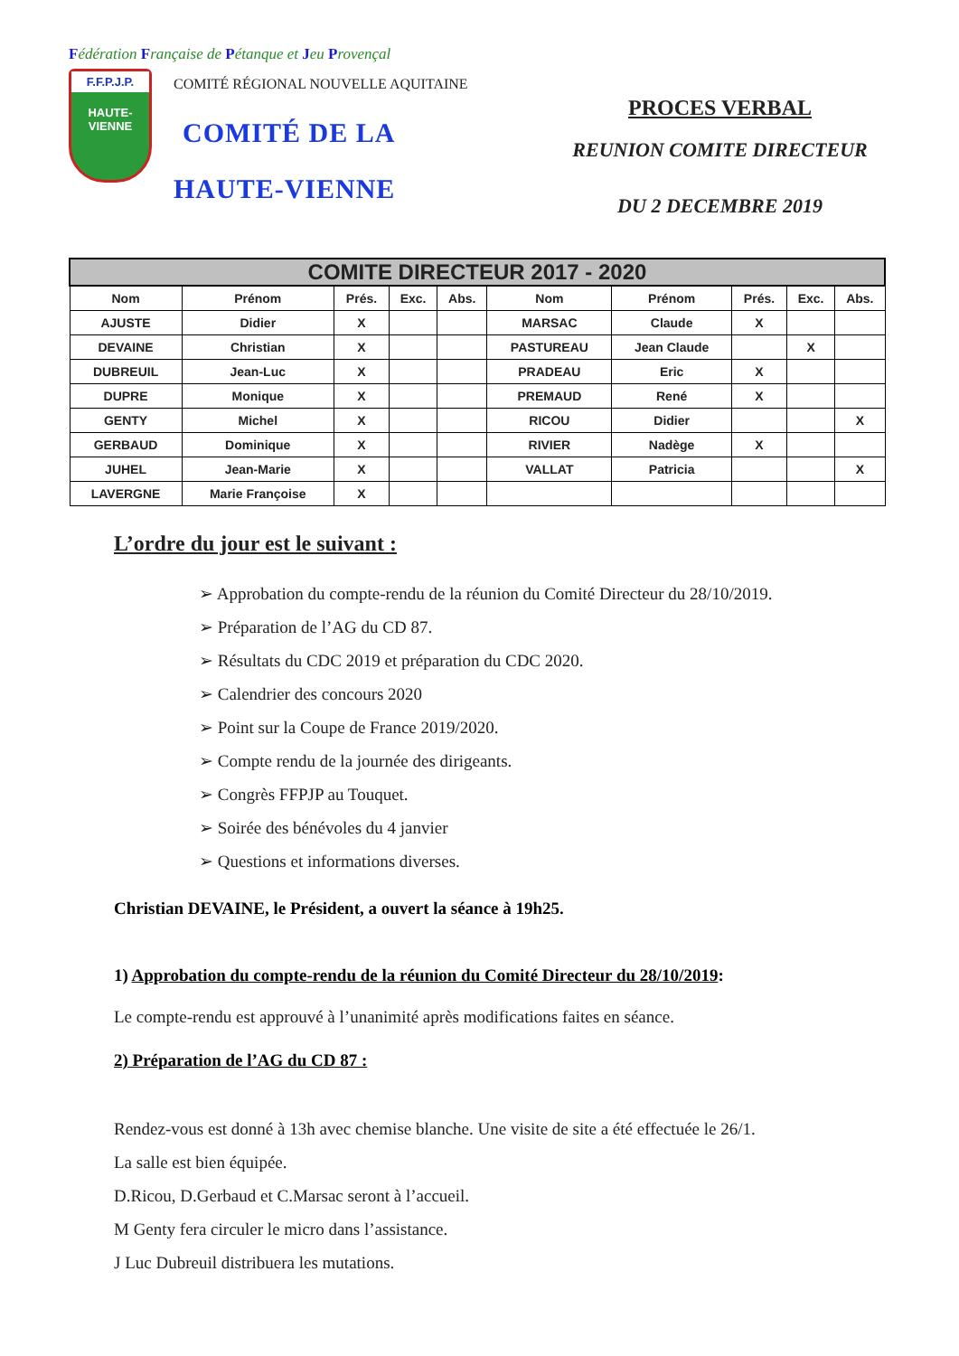Fédération Française de Pétanque et Jeu Provençal
F.F.P.J.P.
HAUTE-VIENNE
COMITÉ RÉGIONAL NOUVELLE AQUITAINE
COMITÉ DE LA
HAUTE-VIENNE
PROCES VERBAL
REUNION COMITE DIRECTEUR
DU 2 DECEMBRE 2019
| COMITE DIRECTEUR 2017 - 2020 | | | | | | | | | |
| --- | --- | --- | --- | --- | --- | --- | --- | --- | --- |
| Nom | Prénom | Prés. | Exc. | Abs. | Nom | Prénom | Prés. | Exc. | Abs. |
| AJUSTE | Didier | X | | | MARSAC | Claude | X | | |
| DEVAINE | Christian | X | | | PASTUREAU | Jean Claude | | X | |
| DUBREUIL | Jean-Luc | X | | | PRADEAU | Eric | X | | |
| DUPRE | Monique | X | | | PREMAUD | René | X | | |
| GENTY | Michel | X | | | RICOU | Didier | | | X |
| GERBAUD | Dominique | X | | | RIVIER | Nadège | X | | |
| JUHEL | Jean-Marie | X | | | VALLAT | Patricia | | | X |
| LAVERGNE | Marie Françoise | X | | | | | | | |
L’ordre du jour est le suivant :
➢ Approbation du compte-rendu de la réunion du Comité Directeur du 28/10/2019.
➢ Préparation de l’AG du CD 87.
➢ Résultats du CDC 2019 et préparation du CDC 2020.
➢ Calendrier des concours 2020
➢ Point sur la Coupe de France 2019/2020.
➢ Compte rendu de la journée des dirigeants.
➢ Congrès FFPJP au Touquet.
➢ Soirée des bénévoles du 4 janvier
➢ Questions et informations diverses.
Christian DEVAINE, le Président, a ouvert la séance à 19h25.
1) Approbation du compte-rendu de la réunion du Comité Directeur du 28/10/2019:
Le compte-rendu est approuvé à l’unanimité après modifications faites en séance.
2) Préparation de l’AG du CD 87 :
Rendez-vous est donné à 13h avec chemise blanche. Une visite de site a été effectuée le 26/1.
La salle est bien équipée.
D.Ricou, D.Gerbaud et C.Marsac seront à l’accueil.
M Genty fera circuler le micro dans l’assistance.
J Luc Dubreuil distribuera les mutations.